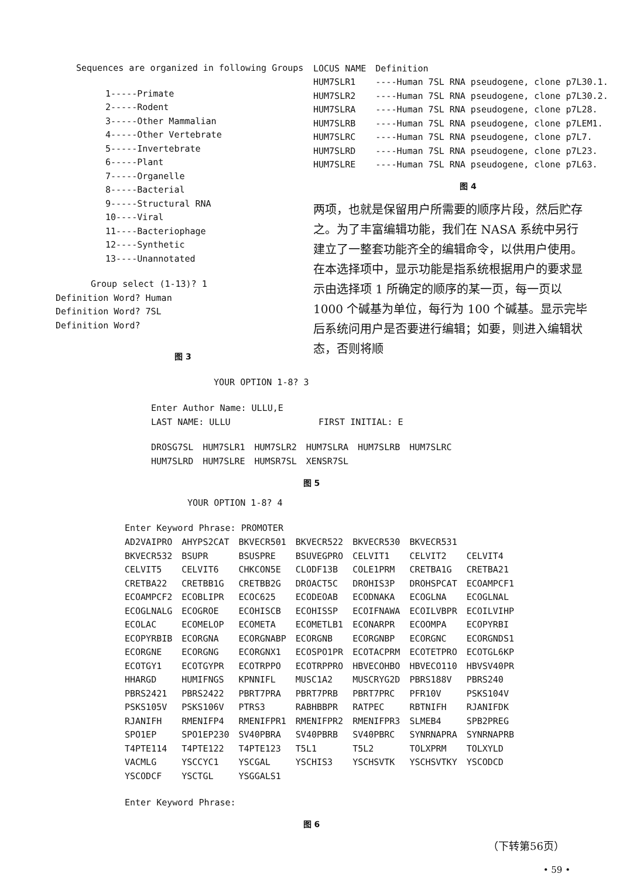Sequences are organized in following Groups
1-----Primate
2-----Rodent
3-----Other Mammalian
4-----Other Vertebrate
5-----Invertebrate
6-----Plant
7-----Organelle
8-----Bacterial
9-----Structural RNA
10----Viral
11----Bacteriophage
12----Synthetic
13----Unannotated
Group select (1-13)? 1
Definition Word? Human
Definition Word? 7SL
Definition Word?
图 3
| LOCUS NAME | Definition |
| HUM7SLR1 | ----Human 7SL RNA pseudogene, clone p7L30.1. |
| HUM7SLR2 | ----Human 7SL RNA pseudogene, clone p7L30.2. |
| HUM7SLRA | ----Human 7SL RNA pseudogene, clone p7L28. |
| HUM7SLRB | ----Human 7SL RNA pseudogene, clone p7LEM1. |
| HUM7SLRC | ----Human 7SL RNA pseudogene, clone p7L7. |
| HUM7SLRD | ----Human 7SL RNA pseudogene, clone p7L23. |
| HUM7SLRE | ----Human 7SL RNA pseudogene, clone p7L63. |
图 4
两项，也就是保留用户所需要的顺序片段，然后贮存之。为了丰富编辑功能，我们在 NASA 系统中另行建立了一整套功能齐全的编辑命令，以供用户使用。在本选择项中，显示功能是指系统根据用户的要求显示由选择项 1 所确定的顺序的某一页，每一页以 1000 个碱基为单位，每行为 100 个碱基。显示完毕后系统问用户是否要进行编辑；如要，则进入编辑状态，否则将顺
YOUR OPTION 1-8? 3
Enter Author Name: ULLU,E
| LAST NAME: ULLU | FIRST INITIAL: E |
| DROSG7SL | HUM7SLR1 | HUM7SLR2 | HUM7SLRA | HUM7SLRB | HUM7SLRC |
| HUM7SLRD | HUM7SLRE | HUMSR7SL | XENSR7SL | | |
图 5
YOUR OPTION 1-8? 4
Enter Keyword Phrase: PROMOTER
| AD2VAIPRO | AHYPS2CAT | BKVECR501 | BKVECR522 | BKVECR530 | BKVECR531 | |
| BKVECR532 | BSUPR | BSUSPRE | BSUVEGPRO | CELVIT1 | CELVIT2 | CELVIT4 |
| CELVIT5 | CELVIT6 | CHKCON5E | CLODF13B | COLE1PRM | CRETBA1G | CRETBA21 |
| CRETBA22 | CRETBB1G | CRETBB2G | DROACT5C | DROHIS3P | DROHSPCAT | ECOAMPCF1 |
| ECOAMPCF2 | ECOBLIPR | ECOC625 | ECODEOAB | ECODNAKA | ECOGLNA | ECOGLNAL |
| ECOGLNALG | ECOGROE | ECOHISCB | ECOHISSP | ECOIFNAWA | ECOILVBPR | ECOILVIHP |
| ECOLAC | ECOMELOP | ECOMETA | ECOMETLB1 | ECONARPR | ECOOMPA | ECOPYRBI |
| ECOPYRBIB | ECORGNA | ECORGNABP | ECORGNB | ECORGNBP | ECORGNC | ECORGNDS1 |
| ECORGNE | ECORGNG | ECORGNX1 | ECOSPO1PR | ECOTACPRM | ECOTETPRO | ECOTGL6KP |
| ECOTGY1 | ECOTGYPR | ECOTRPPO | ECOTRPPRO | HBVECOHBO | HBVECO110 | HBVSV40PR |
| HHARGD | HUMIFNGS | KPNNIFL | MUSC1A2 | MUSCRYG2D | PBRS188V | PBRS240 |
| PBRS2421 | PBRS2422 | PBRT7PRA | PBRT7PRB | PBRT7PRC | PFR10V | PSKS104V |
| PSKS105V | PSKS106V | PTRS3 | RABHBBPR | RATPEC | RBTNIFH | RJANIFDK |
| RJANIFH | RMENIFP4 | RMENIFPR1 | RMENIFPR2 | RMENIFPR3 | SLMEB4 | SPB2PREG |
| SPO1EP | SPO1EP230 | SV40PBRA | SV40PBRB | SV40PBRC | SYNRNAPRA | SYNRNAPRB |
| T4PTE114 | T4PTE122 | T4PTE123 | T5L1 | T5L2 | TOLXPRM | TOLXYLD |
| VACMLG | YSCCYC1 | YSCGAL | YSCHIS3 | YSCHSVTK | YSCHSVTKY | YSCODCD |
| YSCODCF | YSCTGL | YSGGALS1 | | | | |
Enter Keyword Phrase:
图 6
（下转第56页）
• 59 •